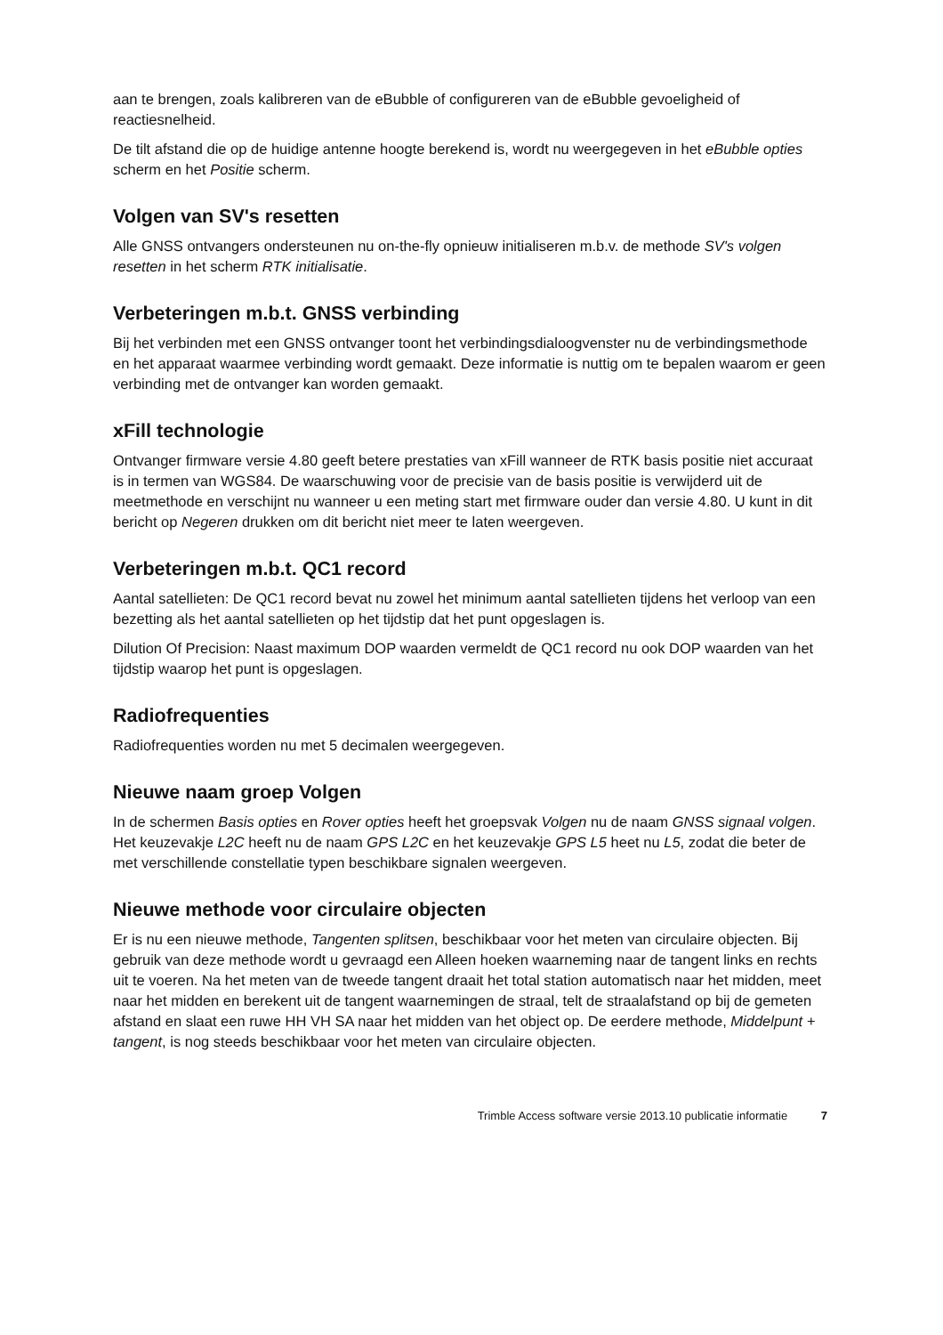aan te brengen, zoals kalibreren van de eBubble of configureren van de eBubble gevoeligheid of reactiesnelheid.
De tilt afstand die op de huidige antenne hoogte berekend is, wordt nu weergegeven in het eBubble opties scherm en het Positie scherm.
Volgen van SV's resetten
Alle GNSS ontvangers ondersteunen nu on-the-fly opnieuw initialiseren m.b.v. de methode SV's volgen resetten in het scherm RTK initialisatie.
Verbeteringen m.b.t. GNSS verbinding
Bij het verbinden met een GNSS ontvanger toont het verbindingsdialoogvenster nu de verbindingsmethode en het apparaat waarmee verbinding wordt gemaakt. Deze informatie is nuttig om te bepalen waarom er geen verbinding met de ontvanger kan worden gemaakt.
xFill technologie
Ontvanger firmware versie 4.80 geeft betere prestaties van xFill wanneer de RTK basis positie niet accuraat is in termen van WGS84. De waarschuwing voor de precisie van de basis positie is verwijderd uit de meetmethode en verschijnt nu wanneer u een meting start met firmware ouder dan versie 4.80. U kunt in dit bericht op Negeren drukken om dit bericht niet meer te laten weergeven.
Verbeteringen m.b.t. QC1 record
Aantal satellieten: De QC1 record bevat nu zowel het minimum aantal satellieten tijdens het verloop van een bezetting als het aantal satellieten op het tijdstip dat het punt opgeslagen is.
Dilution Of Precision: Naast maximum DOP waarden vermeldt de QC1 record nu ook DOP waarden van het tijdstip waarop het punt is opgeslagen.
Radiofrequenties
Radiofrequenties worden nu met 5 decimalen weergegeven.
Nieuwe naam groep Volgen
In de schermen Basis opties en Rover opties heeft het groepsvak Volgen nu de naam GNSS signaal volgen. Het keuzevakje L2C heeft nu de naam GPS L2C en het keuzevakje GPS L5 heet nu L5, zodat die beter de met verschillende constellatie typen beschikbare signalen weergeven.
Nieuwe methode voor circulaire objecten
Er is nu een nieuwe methode, Tangenten splitsen, beschikbaar voor het meten van circulaire objecten. Bij gebruik van deze methode wordt u gevraagd een Alleen hoeken waarneming naar de tangent links en rechts uit te voeren. Na het meten van de tweede tangent draait het total station automatisch naar het midden, meet naar het midden en berekent uit de tangent waarnemingen de straal, telt de straalafstand op bij de gemeten afstand en slaat een ruwe HH VH SA naar het midden van het object op. De eerdere methode, Middelpunt + tangent, is nog steeds beschikbaar voor het meten van circulaire objecten.
Trimble Access software versie 2013.10 publicatie informatie 7